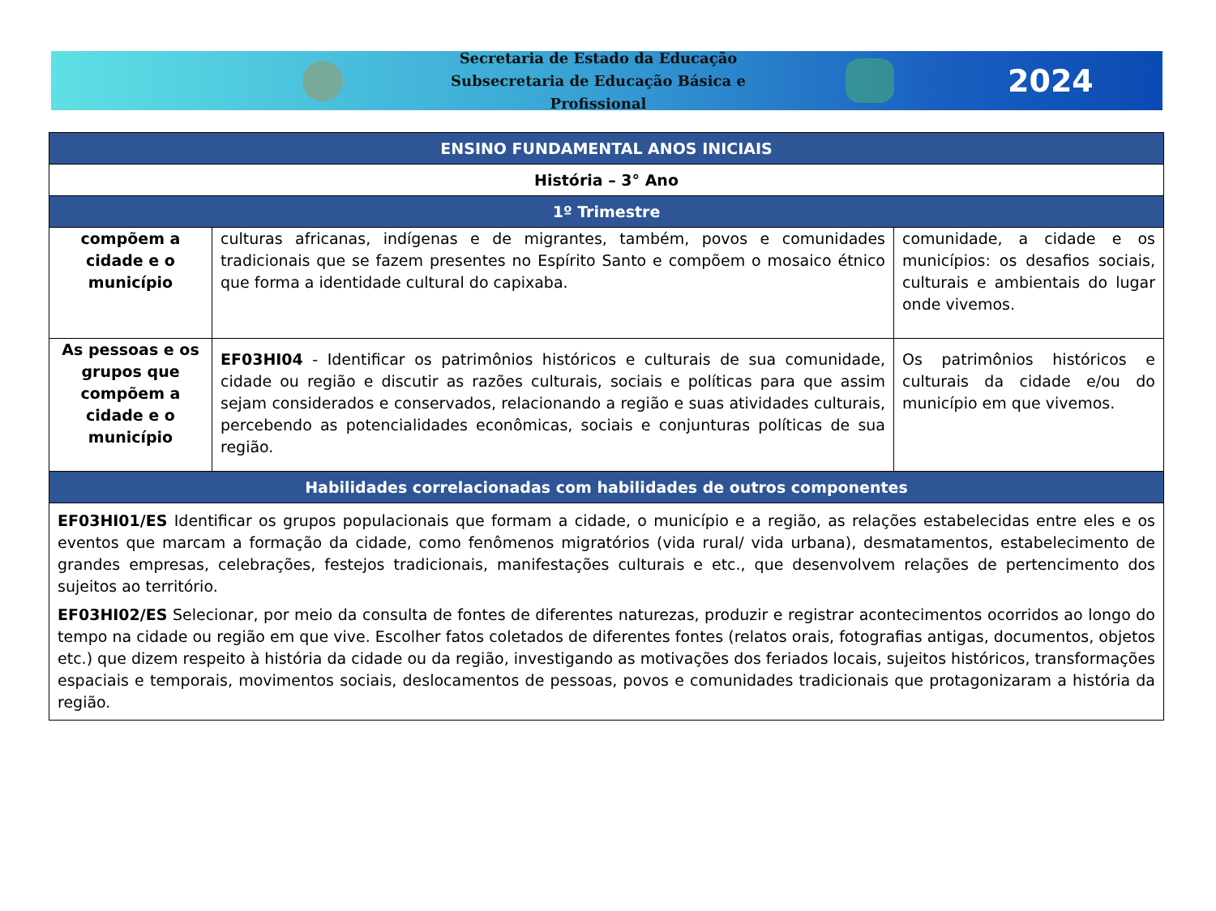Secretaria de Estado da Educação
Subsecretaria de Educação Básica e Profissional
2024
| ENSINO FUNDAMENTAL ANOS INICIAIS | | |
| --- | --- | --- |
| História – 3° Ano | | |
| 1º Trimestre | | |
| compõem a cidade e o município | culturas africanas, indígenas e de migrantes, também, povos e comunidades tradicionais que se fazem presentes no Espírito Santo e compõem o mosaico étnico que forma a identidade cultural do capixaba. | comunidade, a cidade e os municípios: os desafios sociais, culturais e ambientais do lugar onde vivemos. |
| As pessoas e os grupos que compõem a cidade e o município | EF03HI04 - Identificar os patrimônios históricos e culturais de sua comunidade, cidade ou região e discutir as razões culturais, sociais e políticas para que assim sejam considerados e conservados, relacionando a região e suas atividades culturais, percebendo as potencialidades econômicas, sociais e conjunturas políticas de sua região. | Os patrimônios históricos e culturais da cidade e/ou do município em que vivemos. |
| Habilidades correlacionadas com habilidades de outros componentes | | |
| EF03HI01/ES Identificar os grupos populacionais que formam a cidade, o município e a região, as relações estabelecidas entre eles e os eventos que marcam a formação da cidade, como fenômenos migratórios (vida rural/ vida urbana), desmatamentos, estabelecimento de grandes empresas, celebrações, festejos tradicionais, manifestações culturais e etc., que desenvolvem relações de pertencimento dos sujeitos ao território. EF03HI02/ES Selecionar, por meio da consulta de fontes de diferentes naturezas, produzir e registrar acontecimentos ocorridos ao longo do tempo na cidade ou região em que vive. Escolher fatos coletados de diferentes fontes (relatos orais, fotografias antigas, documentos, objetos etc.) que dizem respeito à história da cidade ou da região, investigando as motivações dos feriados locais, sujeitos históricos, transformações espaciais e temporais, movimentos sociais, deslocamentos de pessoas, povos e comunidades tradicionais que protagonizaram a história da região. | | |